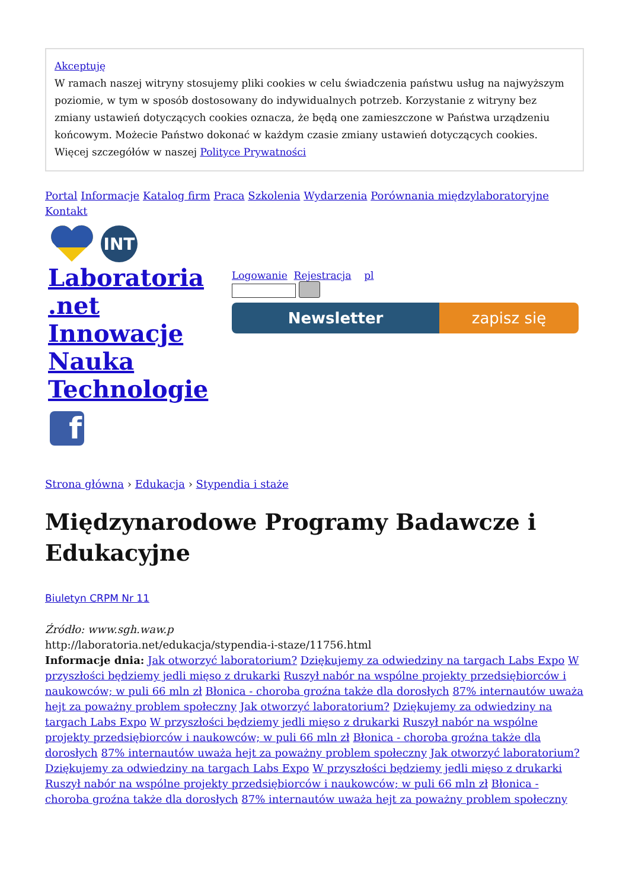Akceptuję
W ramach naszej witryny stosujemy pliki cookies w celu świadczenia państwu usług na najwyższym poziomie, w tym w sposób dostosowany do indywidualnych potrzeb. Korzystanie z witryny bez zmiany ustawień dotyczących cookies oznacza, że będą one zamieszczone w Państwa urządzeniu końcowym. Możecie Państwo dokonać w każdym czasie zmiany ustawień dotyczących cookies. Więcej szczegółów w naszej Polityce Prywatności
Portal Informacje Katalog firm Praca Szkolenia Wydarzenia Porównania międzylaboratoryjne Kontakt
INT
Laboratoria .net Innowacje Nauka Technologie
Logowanie Rejestracja pl
Newsletter zapisz się
f
Strona główna › Edukacja › Stypendia i staże
Międzynarodowe Programy Badawcze i Edukacyjne
Biuletyn CRPM Nr 11
Źródło: www.sgh.waw.p
http://laboratoria.net/edukacja/stypendia-i-staze/11756.html
Informacje dnia: Jak otworzyć laboratorium? Dziękujemy za odwiedziny na targach Labs Expo W przyszłości będziemy jedli mięso z drukarki Ruszył nabór na wspólne projekty przedsiębiorców i naukowców; w puli 66 mln zł Błonica - choroba groźna także dla dorosłych 87% internautów uważa hejt za poważny problem społeczny Jak otworzyć laboratorium? Dziękujemy za odwiedziny na targach Labs Expo W przyszłości będziemy jedli mięso z drukarki Ruszył nabór na wspólne projekty przedsiębiorców i naukowców; w puli 66 mln zł Błonica - choroba groźna także dla dorosłych 87% internautów uważa hejt za poważny problem społeczny Jak otworzyć laboratorium? Dziękujemy za odwiedziny na targach Labs Expo W przyszłości będziemy jedli mięso z drukarki Ruszył nabór na wspólne projekty przedsiębiorców i naukowców; w puli 66 mln zł Błonica - choroba groźna także dla dorosłych 87% internautów uważa hejt za poważny problem społeczny